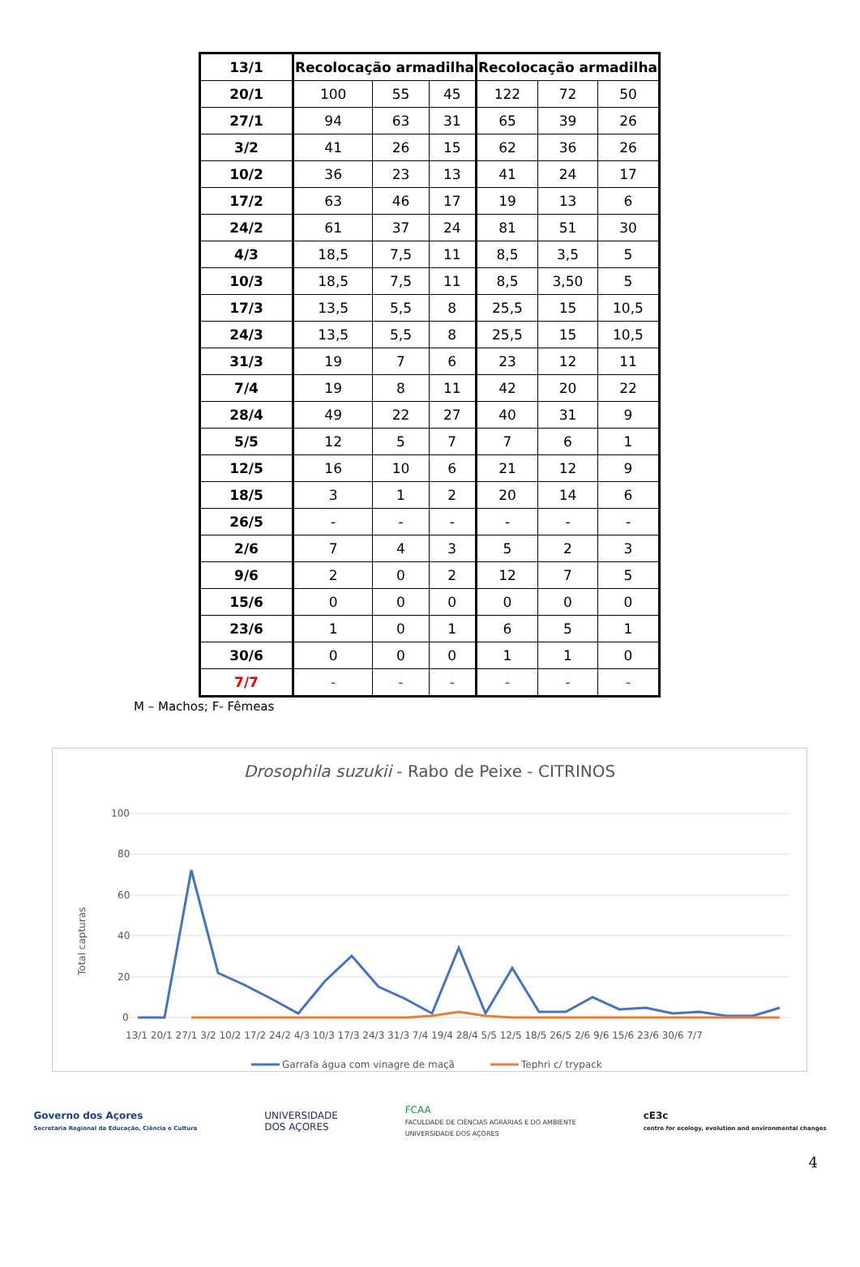| 13/1 | Recolocação armadilha | | | Recolocação armadilha | | |
| 20/1 | 100 | 55 | 45 | 122 | 72 | 50 |
| 27/1 | 94 | 63 | 31 | 65 | 39 | 26 |
| 3/2 | 41 | 26 | 15 | 62 | 36 | 26 |
| 10/2 | 36 | 23 | 13 | 41 | 24 | 17 |
| 17/2 | 63 | 46 | 17 | 19 | 13 | 6 |
| 24/2 | 61 | 37 | 24 | 81 | 51 | 30 |
| 4/3 | 18,5 | 7,5 | 11 | 8,5 | 3,5 | 5 |
| 10/3 | 18,5 | 7,5 | 11 | 8,5 | 3,50 | 5 |
| 17/3 | 13,5 | 5,5 | 8 | 25,5 | 15 | 10,5 |
| 24/3 | 13,5 | 5,5 | 8 | 25,5 | 15 | 10,5 |
| 31/3 | 19 | 7 | 6 | 23 | 12 | 11 |
| 7/4 | 19 | 8 | 11 | 42 | 20 | 22 |
| 28/4 | 49 | 22 | 27 | 40 | 31 | 9 |
| 5/5 | 12 | 5 | 7 | 7 | 6 | 1 |
| 12/5 | 16 | 10 | 6 | 21 | 12 | 9 |
| 18/5 | 3 | 1 | 2 | 20 | 14 | 6 |
| 26/5 | - | - | - | - | - | - |
| 2/6 | 7 | 4 | 3 | 5 | 2 | 3 |
| 9/6 | 2 | 0 | 2 | 12 | 7 | 5 |
| 15/6 | 0 | 0 | 0 | 0 | 0 | 0 |
| 23/6 | 1 | 0 | 1 | 6 | 5 | 1 |
| 30/6 | 0 | 0 | 0 | 1 | 1 | 0 |
| 7/7 | - | - | - | - | - | - |
M – Machos; F- Fêmeas
Drosophila suzukii - Rabo de Peixe - CITRINOS
Total capturas
100
80
60
40
20
0
13/1 20/1 27/1 3/2 10/2 17/2 24/2 4/3 10/3 17/3 24/3 31/3 7/4 19/4 28/4 5/5 12/5 18/5 26/5 2/6 9/6 15/6 23/6 30/6 7/7
Garrafa água com vinagre de maçã
Tephri c/ trypack
4
Governo dos Açores
Secretaria Regional da Educação, Ciência e Cultura
UNIVERSIDADE
DOS AÇORES
FCAA
FACULDADE DE CIÊNCIAS AGRÁRIAS E DO AMBIENTE
UNIVERSIDADE DOS AÇORES
cE3c
centre for ecology, evolution and environmental changes